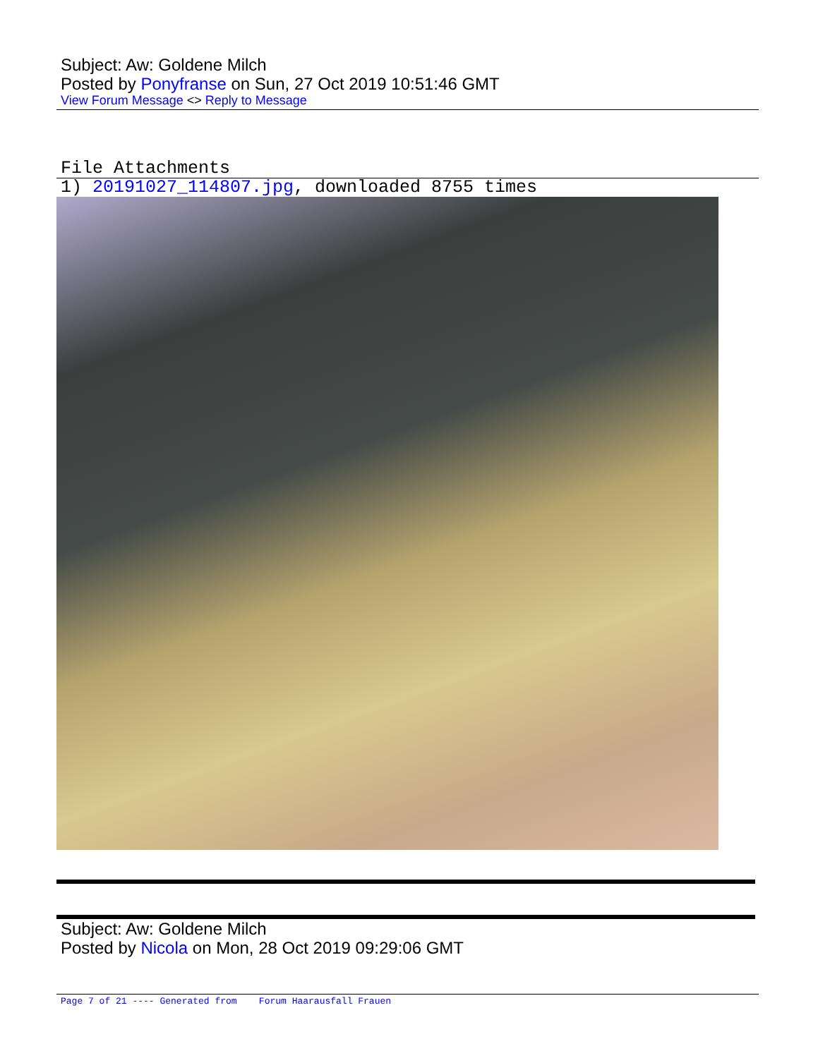Subject: Aw: Goldene Milch
Posted by Ponyfranse on Sun, 27 Oct 2019 10:51:46 GMT
View Forum Message <> Reply to Message
File Attachments
1) 20191027_114807.jpg, downloaded 8755 times
Subject: Aw: Goldene Milch
Posted by Nicola on Mon, 28 Oct 2019 09:29:06 GMT
Page 7 of 21 ---- Generated from Forum Haarausfall Frauen